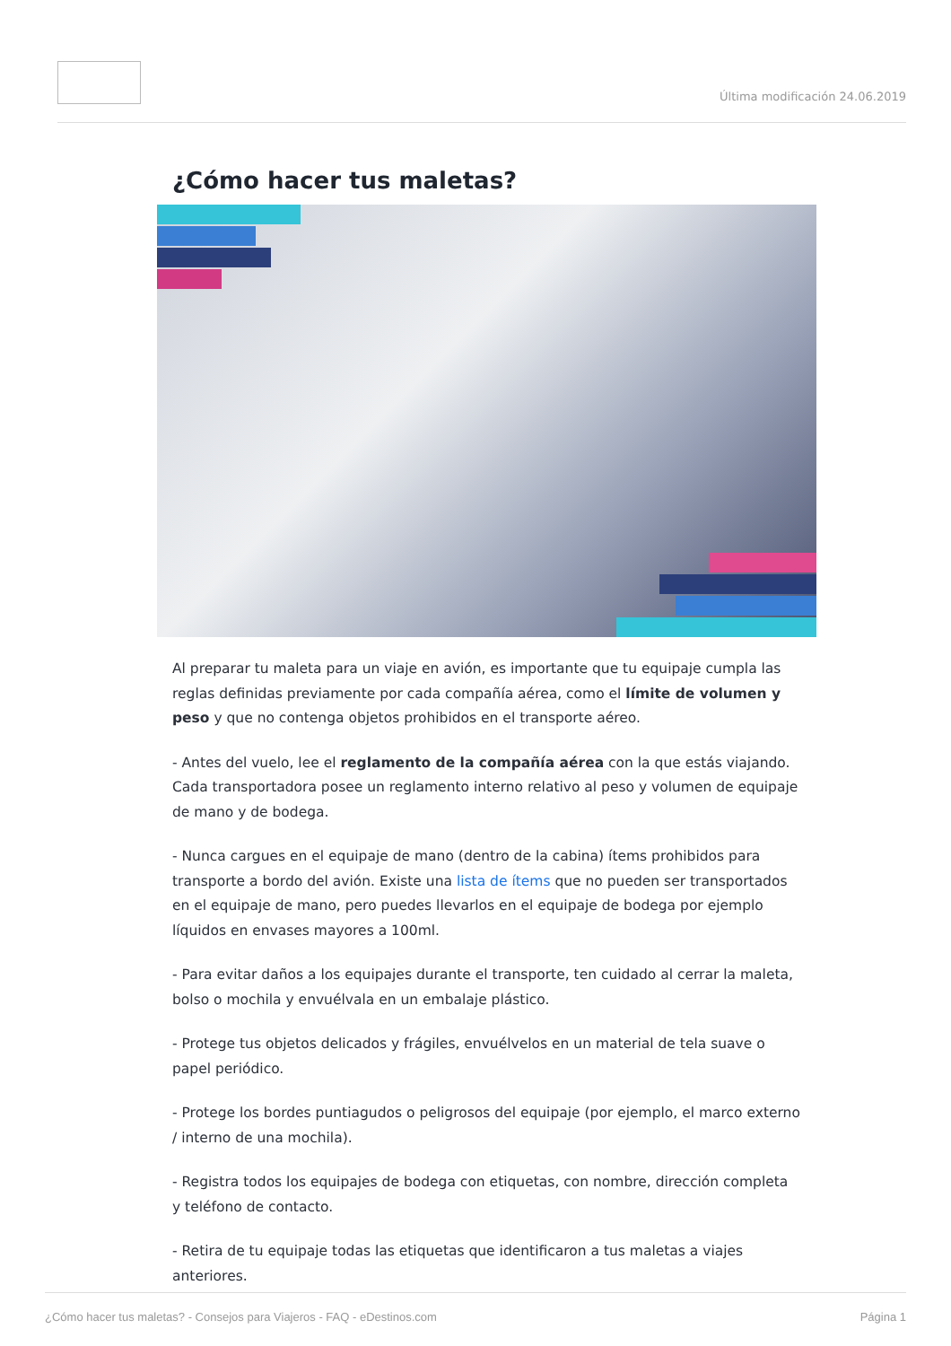Última modificación 24.06.2019
¿Cómo hacer tus maletas?
Al preparar tu maleta para un viaje en avión, es importante que tu equipaje cumpla las reglas definidas previamente por cada compañía aérea, como el límite de volumen y peso y que no contenga objetos prohibidos en el transporte aéreo.
- Antes del vuelo, lee el reglamento de la compañía aérea con la que estás viajando. Cada transportadora posee un reglamento interno relativo al peso y volumen de equipaje de mano y de bodega.
- Nunca cargues en el equipaje de mano (dentro de la cabina) ítems prohibidos para transporte a bordo del avión. Existe una lista de ítems que no pueden ser transportados en el equipaje de mano, pero puedes llevarlos en el equipaje de bodega por ejemplo líquidos en envases mayores a 100ml.
- Para evitar daños a los equipajes durante el transporte, ten cuidado al cerrar la maleta, bolso o mochila y envuélvala en un embalaje plástico.
- Protege tus objetos delicados y frágiles, envuélvelos en un material de tela suave o papel periódico.
- Protege los bordes puntiagudos o peligrosos del equipaje (por ejemplo, el marco externo / interno de una mochila).
- Registra todos los equipajes de bodega con etiquetas, con nombre, dirección completa y teléfono de contacto.
- Retira de tu equipaje todas las etiquetas que identificaron a tus maletas a viajes anteriores.
¿Cómo hacer tus maletas? - Consejos para Viajeros - FAQ - eDestinos.com Página 1